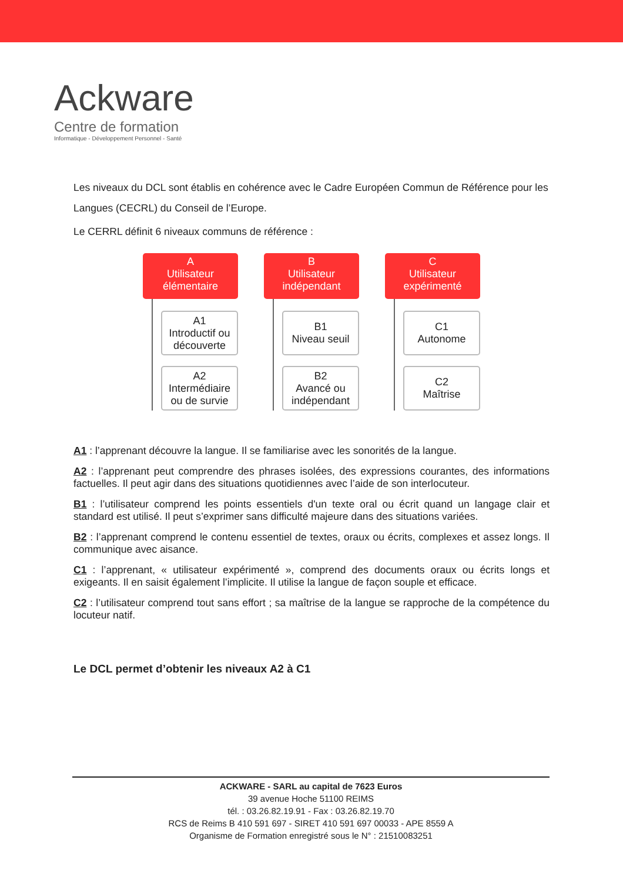Ackware
Centre de formation
Informatique - Développement Personnel - Santé
Les niveaux du DCL sont établis en cohérence avec le Cadre Européen Commun de Référence pour les Langues (CECRL) du Conseil de l’Europe.
Le CERRL définit 6 niveaux communs de référence :
A
Utilisateur
élémentaire
A1
Introductif ou découverte
A2
Intermédiaire ou de survie
B
Utilisateur
indépendant
B1
Niveau seuil
B2
Avancé ou indépendant
C
Utilisateur
expérimenté
C1
Autonome
C2
Maîtrise
A1 : l’apprenant découvre la langue. Il se familiarise avec les sonorités de la langue.
A2 : l’apprenant peut comprendre des phrases isolées, des expressions courantes, des informations factuelles. Il peut agir dans des situations quotidiennes avec l’aide de son interlocuteur.
B1 : l’utilisateur comprend les points essentiels d'un texte oral ou écrit quand un langage clair et standard est utilisé. Il peut s’exprimer sans difficulté majeure dans des situations variées.
B2 : l’apprenant comprend le contenu essentiel de textes, oraux ou écrits, complexes et assez longs. Il communique avec aisance.
C1 : l’apprenant, « utilisateur expérimenté », comprend des documents oraux ou écrits longs et exigeants. Il en saisit également l’implicite. Il utilise la langue de façon souple et efficace.
C2 : l’utilisateur comprend tout sans effort ; sa maîtrise de la langue se rapproche de la compétence du locuteur natif.
Le DCL permet d’obtenir les niveaux A2 à C1
ACKWARE - SARL au capital de 7623 Euros
39 avenue Hoche 51100 REIMS
tél. : 03.26.82.19.91 - Fax : 03.26.82.19.70
RCS de Reims B 410 591 697 - SIRET 410 591 697 00033 - APE 8559 A
Organisme de Formation enregistré sous le N° : 21510083251